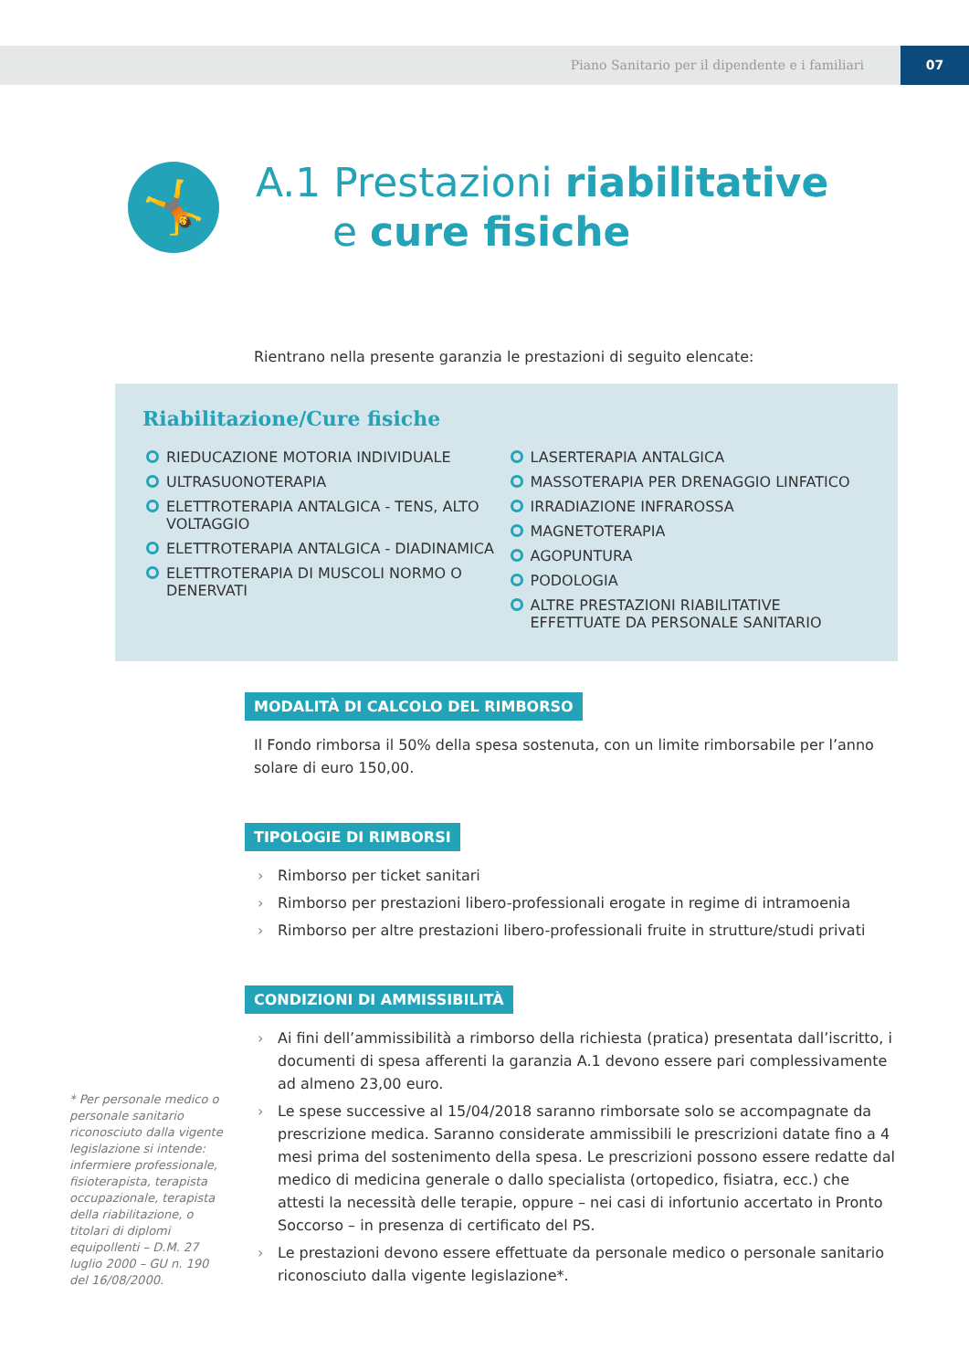Piano Sanitario per il dipendente e i familiari 07
🤸
A.1 Prestazioni riabilitative
e cure fisiche
Rientrano nella presente garanzia le prestazioni di seguito elencate:
Riabilitazione/Cure fisiche
RIEDUCAZIONE MOTORIA INDIVIDUALE
ULTRASUONOTERAPIA
ELETTROTERAPIA ANTALGICA - TENS, ALTO VOLTAGGIO
ELETTROTERAPIA ANTALGICA - DIADINAMICA
ELETTROTERAPIA DI MUSCOLI NORMO O DENERVATI
LASERTERAPIA ANTALGICA
MASSOTERAPIA PER DRENAGGIO LINFATICO
IRRADIAZIONE INFRAROSSA
MAGNETOTERAPIA
AGOPUNTURA
PODOLOGIA
ALTRE PRESTAZIONI RIABILITATIVE EFFETTUATE DA PERSONALE SANITARIO
MODALITÀ DI CALCOLO DEL RIMBORSO
Il Fondo rimborsa il 50% della spesa sostenuta, con un limite rimborsabile per l’anno solare di euro 150,00.
TIPOLOGIE DI RIMBORSI
› Rimborso per ticket sanitari
› Rimborso per prestazioni libero-professionali erogate in regime di intramoenia
› Rimborso per altre prestazioni libero-professionali fruite in strutture/studi privati
CONDIZIONI DI AMMISSIBILITÀ
› Ai fini dell’ammissibilità a rimborso della richiesta (pratica) presentata dall’iscritto, i documenti di spesa afferenti la garanzia A.1 devono essere pari complessivamente ad almeno 23,00 euro.
› Le spese successive al 15/04/2018 saranno rimborsate solo se accompagnate da prescrizione medica. Saranno considerate ammissibili le prescrizioni datate fino a 4 mesi prima del sostenimento della spesa. Le prescrizioni possono essere redatte dal medico di medicina generale o dallo specialista (ortopedico, fisiatra, ecc.) che attesti la necessità delle terapie, oppure – nei casi di infortunio accertato in Pronto Soccorso – in presenza di certificato del PS.
› Le prestazioni devono essere effettuate da personale medico o personale sanitario riconosciuto dalla vigente legislazione*.
* Per personale medico o personale sanitario riconosciuto dalla vigente legislazione si intende: infermiere professionale, fisioterapista, terapista occupazionale, terapista della riabilitazione, o titolari di diplomi equipollenti – D.M. 27 luglio 2000 – GU n. 190 del 16/08/2000.